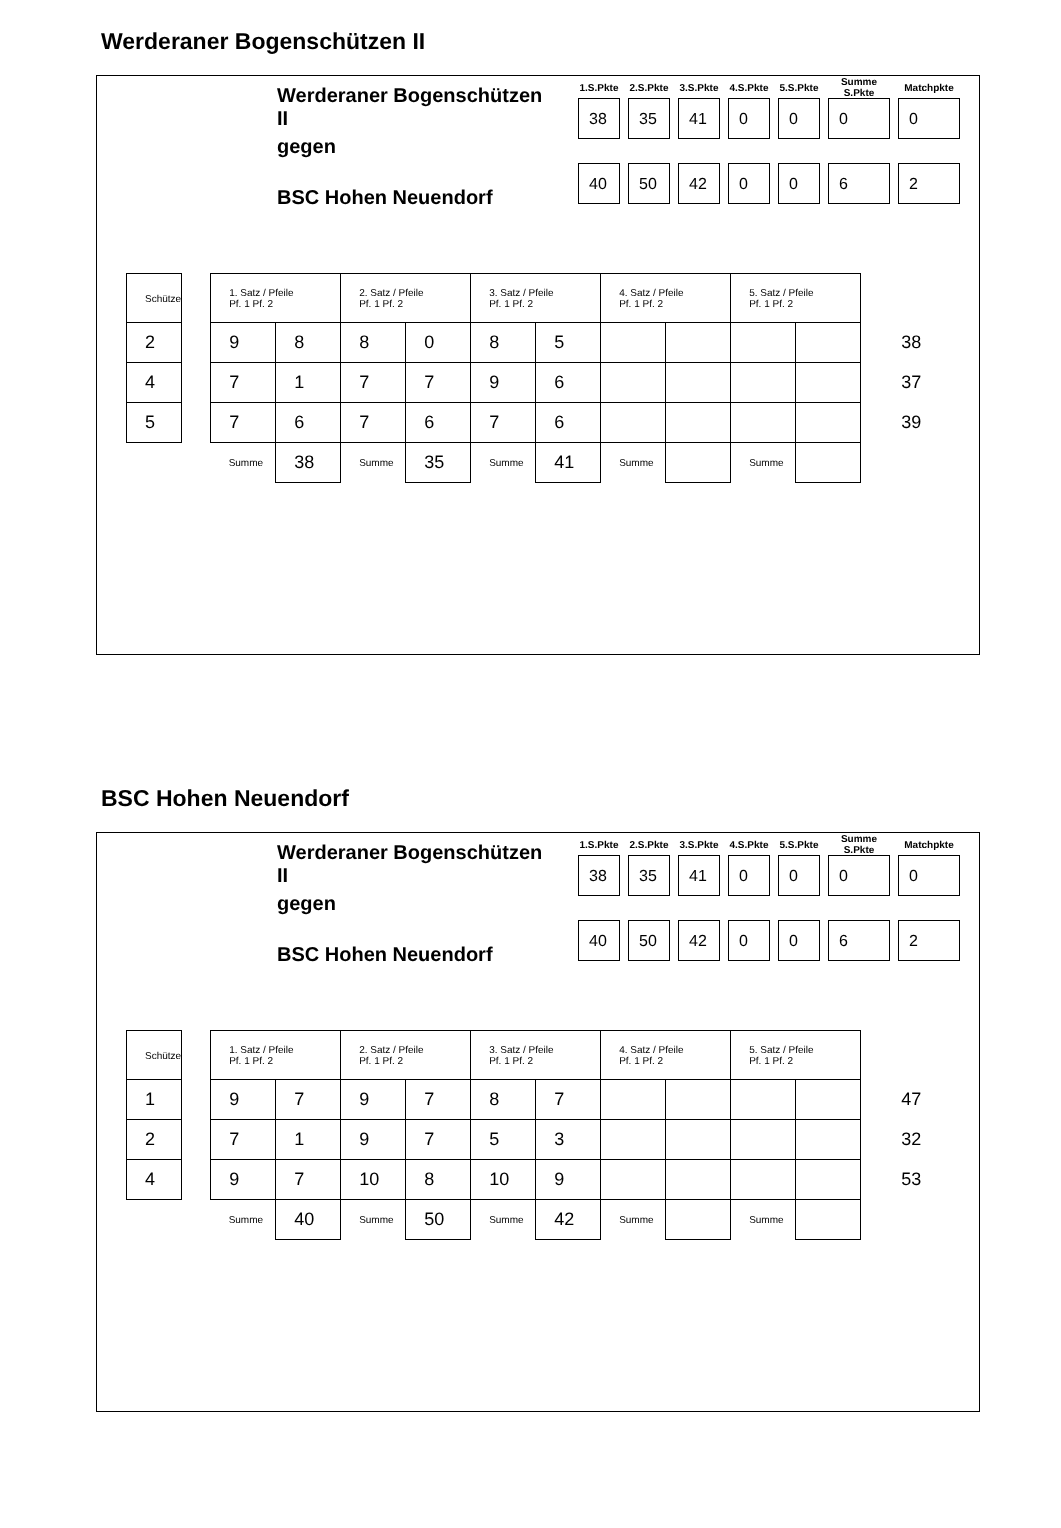Werderaner Bogenschützen II
Werderaner Bogenschützen II
gegen
BSC Hohen Neuendorf
| 1.S.Pkte | 2.S.Pkte | 3.S.Pkte | 4.S.Pkte | 5.S.Pkte | Summe S.Pkte | Matchpkte |
| --- | --- | --- | --- | --- | --- | --- |
| 38 | 35 | 41 | 0 | 0 | 0 | 0 |
| 40 | 50 | 42 | 0 | 0 | 6 | 2 |
| Schütze | | 1. Satz / Pfeile Pf. 1 Pf. 2 | | 2. Satz / Pfeile Pf. 1 Pf. 2 | | 3. Satz / Pfeile Pf. 1 Pf. 2 | | 4. Satz / Pfeile Pf. 1 Pf. 2 | | 5. Satz / Pfeile Pf. 1 Pf. 2 | | |
| --- | --- | --- | --- | --- | --- | --- | --- | --- | --- | --- | --- | --- |
| 2 | | 9 | 8 | 8 | 0 | 8 | 5 | | | | | 38 |
| 4 | | 7 | 1 | 7 | 7 | 9 | 6 | | | | | 37 |
| 5 | | 7 | 6 | 7 | 6 | 7 | 6 | | | | | 39 |
| | | Summe | 38 | Summe | 35 | Summe | 41 | Summe | | Summe | | |
BSC Hohen Neuendorf
Werderaner Bogenschützen II
gegen
BSC Hohen Neuendorf
| 1.S.Pkte | 2.S.Pkte | 3.S.Pkte | 4.S.Pkte | 5.S.Pkte | Summe S.Pkte | Matchpkte |
| --- | --- | --- | --- | --- | --- | --- |
| 38 | 35 | 41 | 0 | 0 | 0 | 0 |
| 40 | 50 | 42 | 0 | 0 | 6 | 2 |
| Schütze | | 1. Satz / Pfeile Pf. 1 Pf. 2 | | 2. Satz / Pfeile Pf. 1 Pf. 2 | | 3. Satz / Pfeile Pf. 1 Pf. 2 | | 4. Satz / Pfeile Pf. 1 Pf. 2 | | 5. Satz / Pfeile Pf. 1 Pf. 2 | | |
| --- | --- | --- | --- | --- | --- | --- | --- | --- | --- | --- | --- | --- |
| 1 | | 9 | 7 | 9 | 7 | 8 | 7 | | | | | 47 |
| 2 | | 7 | 1 | 9 | 7 | 5 | 3 | | | | | 32 |
| 4 | | 9 | 7 | 10 | 8 | 10 | 9 | | | | | 53 |
| | | Summe | 40 | Summe | 50 | Summe | 42 | Summe | | Summe | | |